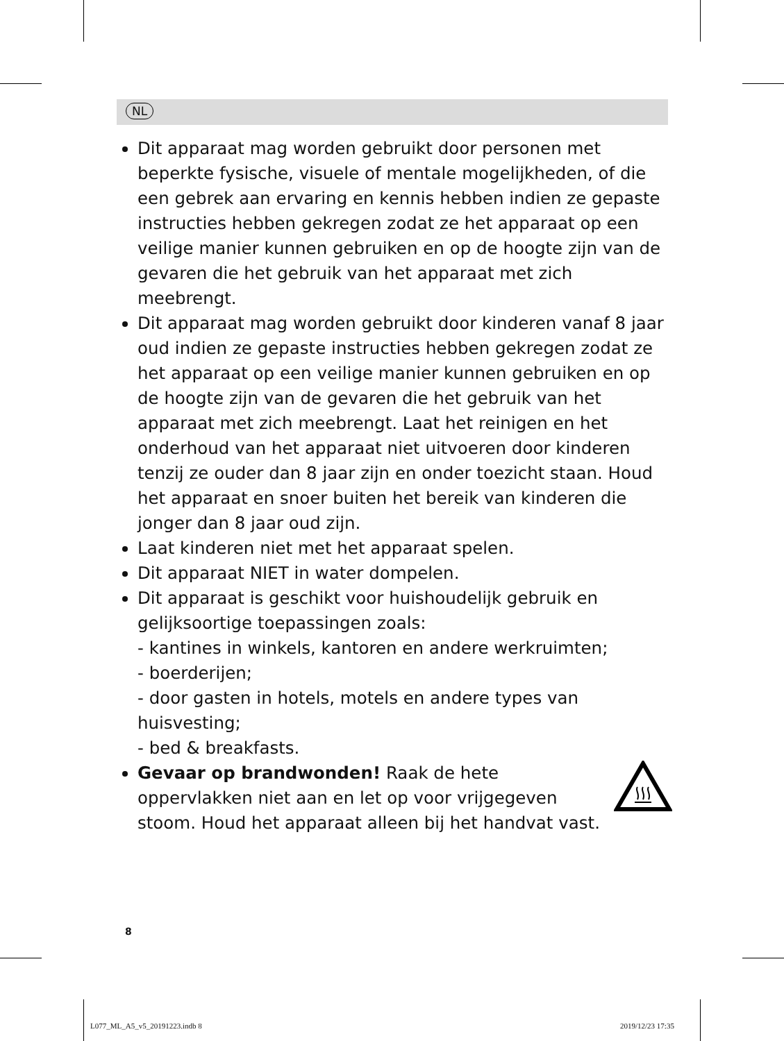NL
Dit apparaat mag worden gebruikt door personen met beperkte fysische, visuele of mentale mogelijkheden, of die een gebrek aan ervaring en kennis hebben indien ze gepaste instructies hebben gekregen zodat ze het apparaat op een veilige manier kunnen gebruiken en op de hoogte zijn van de gevaren die het gebruik van het apparaat met zich meebrengt.
Dit apparaat mag worden gebruikt door kinderen vanaf 8 jaar oud indien ze gepaste instructies hebben gekregen zodat ze het apparaat op een veilige manier kunnen gebruiken en op de hoogte zijn van de gevaren die het gebruik van het apparaat met zich meebrengt. Laat het reinigen en het onderhoud van het apparaat niet uitvoeren door kinderen tenzij ze ouder dan 8 jaar zijn en onder toezicht staan. Houd het apparaat en snoer buiten het bereik van kinderen die jonger dan 8 jaar oud zijn.
Laat kinderen niet met het apparaat spelen.
Dit apparaat NIET in water dompelen.
Dit apparaat is geschikt voor huishoudelijk gebruik en gelijksoortige toepassingen zoals:
- kantines in winkels, kantoren en andere werkruimten;
- boerderijen;
- door gasten in hotels, motels en andere types van huisvesting;
- bed & breakfasts.
Gevaar op brandwonden! Raak de hete oppervlakken niet aan en let op voor vrijgegeven stoom. Houd het apparaat alleen bij het handvat vast.
8
L077_ML_A5_v5_20191223.indb 8 2019/12/23 17:35